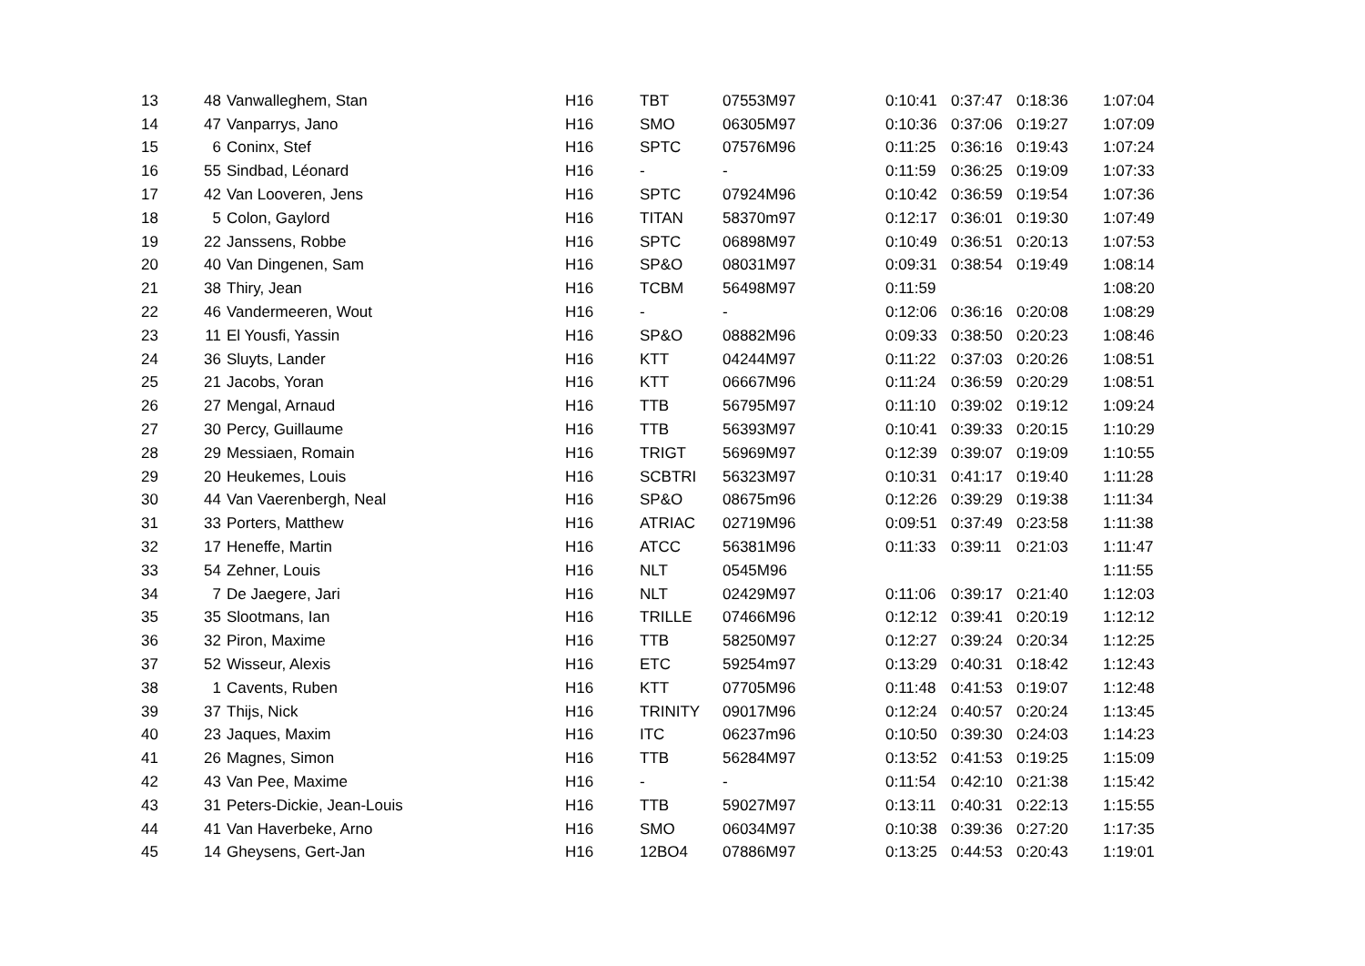| 13 | 48 | Vanwalleghem, Stan | H16 | TBT | 07553M97 | 0:10:41 | 0:37:47 | 0:18:36 | 1:07:04 |
| 14 | 47 | Vanparrys, Jano | H16 | SMO | 06305M97 | 0:10:36 | 0:37:06 | 0:19:27 | 1:07:09 |
| 15 | 6 | Coninx, Stef | H16 | SPTC | 07576M96 | 0:11:25 | 0:36:16 | 0:19:43 | 1:07:24 |
| 16 | 55 | Sindbad, Léonard | H16 | - | - | 0:11:59 | 0:36:25 | 0:19:09 | 1:07:33 |
| 17 | 42 | Van Looveren, Jens | H16 | SPTC | 07924M96 | 0:10:42 | 0:36:59 | 0:19:54 | 1:07:36 |
| 18 | 5 | Colon, Gaylord | H16 | TITAN | 58370m97 | 0:12:17 | 0:36:01 | 0:19:30 | 1:07:49 |
| 19 | 22 | Janssens, Robbe | H16 | SPTC | 06898M97 | 0:10:49 | 0:36:51 | 0:20:13 | 1:07:53 |
| 20 | 40 | Van Dingenen, Sam | H16 | SP&O | 08031M97 | 0:09:31 | 0:38:54 | 0:19:49 | 1:08:14 |
| 21 | 38 | Thiry, Jean | H16 | TCBM | 56498M97 | 0:11:59 | | | 1:08:20 |
| 22 | 46 | Vandermeeren, Wout | H16 | - | - | 0:12:06 | 0:36:16 | 0:20:08 | 1:08:29 |
| 23 | 11 | El Yousfi, Yassin | H16 | SP&O | 08882M96 | 0:09:33 | 0:38:50 | 0:20:23 | 1:08:46 |
| 24 | 36 | Sluyts, Lander | H16 | KTT | 04244M97 | 0:11:22 | 0:37:03 | 0:20:26 | 1:08:51 |
| 25 | 21 | Jacobs, Yoran | H16 | KTT | 06667M96 | 0:11:24 | 0:36:59 | 0:20:29 | 1:08:51 |
| 26 | 27 | Mengal, Arnaud | H16 | TTB | 56795M97 | 0:11:10 | 0:39:02 | 0:19:12 | 1:09:24 |
| 27 | 30 | Percy, Guillaume | H16 | TTB | 56393M97 | 0:10:41 | 0:39:33 | 0:20:15 | 1:10:29 |
| 28 | 29 | Messiaen, Romain | H16 | TRIGT | 56969M97 | 0:12:39 | 0:39:07 | 0:19:09 | 1:10:55 |
| 29 | 20 | Heukemes, Louis | H16 | SCBTRI | 56323M97 | 0:10:31 | 0:41:17 | 0:19:40 | 1:11:28 |
| 30 | 44 | Van Vaerenbergh, Neal | H16 | SP&O | 08675m96 | 0:12:26 | 0:39:29 | 0:19:38 | 1:11:34 |
| 31 | 33 | Porters, Matthew | H16 | ATRIAC | 02719M96 | 0:09:51 | 0:37:49 | 0:23:58 | 1:11:38 |
| 32 | 17 | Heneffe, Martin | H16 | ATCC | 56381M96 | 0:11:33 | 0:39:11 | 0:21:03 | 1:11:47 |
| 33 | 54 | Zehner, Louis | H16 | NLT | 0545M96 | | | | 1:11:55 |
| 34 | 7 | De Jaegere, Jari | H16 | NLT | 02429M97 | 0:11:06 | 0:39:17 | 0:21:40 | 1:12:03 |
| 35 | 35 | Slootmans, Ian | H16 | TRILLE | 07466M96 | 0:12:12 | 0:39:41 | 0:20:19 | 1:12:12 |
| 36 | 32 | Piron, Maxime | H16 | TTB | 58250M97 | 0:12:27 | 0:39:24 | 0:20:34 | 1:12:25 |
| 37 | 52 | Wisseur, Alexis | H16 | ETC | 59254m97 | 0:13:29 | 0:40:31 | 0:18:42 | 1:12:43 |
| 38 | 1 | Cavents, Ruben | H16 | KTT | 07705M96 | 0:11:48 | 0:41:53 | 0:19:07 | 1:12:48 |
| 39 | 37 | Thijs, Nick | H16 | TRINITY | 09017M96 | 0:12:24 | 0:40:57 | 0:20:24 | 1:13:45 |
| 40 | 23 | Jaques, Maxim | H16 | ITC | 06237m96 | 0:10:50 | 0:39:30 | 0:24:03 | 1:14:23 |
| 41 | 26 | Magnes, Simon | H16 | TTB | 56284M97 | 0:13:52 | 0:41:53 | 0:19:25 | 1:15:09 |
| 42 | 43 | Van Pee, Maxime | H16 | - | - | 0:11:54 | 0:42:10 | 0:21:38 | 1:15:42 |
| 43 | 31 | Peters-Dickie, Jean-Louis | H16 | TTB | 59027M97 | 0:13:11 | 0:40:31 | 0:22:13 | 1:15:55 |
| 44 | 41 | Van Haverbeke, Arno | H16 | SMO | 06034M97 | 0:10:38 | 0:39:36 | 0:27:20 | 1:17:35 |
| 45 | 14 | Gheysens, Gert-Jan | H16 | 12BO4 | 07886M97 | 0:13:25 | 0:44:53 | 0:20:43 | 1:19:01 |